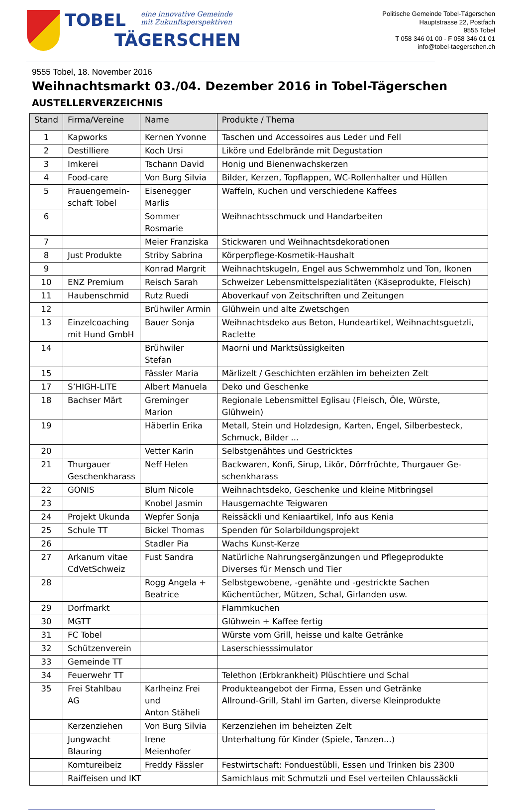TOBEL eine innovative Gemeinde
mit Zukunftsperspektiven
TÄGERSCHEN
Politische Gemeinde Tobel-Tägerschen
Hauptstrasse 22, Postfach
9555 Tobel
T 058 346 01 00 - F 058 346 01 01
info@tobel-taegerschen.ch
9555 Tobel, 18. November 2016
Weihnachtsmarkt 03./04. Dezember 2016 in Tobel-Tägerschen
AUSTELLERVERZEICHNIS
| Stand | Firma/Vereine | Name | Produkte / Thema |
| --- | --- | --- | --- |
| 1 | Kapworks | Kernen Yvonne | Taschen und Accessoires aus Leder und Fell |
| 2 | Destilliere | Koch Ursi | Liköre und Edelbrände mit Degustation |
| 3 | Imkerei | Tschann David | Honig und Bienenwachskerzen |
| 4 | Food-care | Von Burg Silvia | Bilder, Kerzen, Topflappen, WC-Rollenhalter und Hüllen |
| 5 | Frauengemein- schaft Tobel | Eisenegger Marlis | Waffeln, Kuchen und verschiedene Kaffees |
| 6 | | Sommer Rosmarie | Weihnachtsschmuck und Handarbeiten |
| 7 | | Meier Franziska | Stickwaren und Weihnachtsdekorationen |
| 8 | Just Produkte | Striby Sabrina | Körperpflege-Kosmetik-Haushalt |
| 9 | | Konrad Margrit | Weihnachtskugeln, Engel aus Schwemmholz und Ton, Ikonen |
| 10 | ENZ Premium | Reisch Sarah | Schweizer Lebensmittelspezialitäten (Käseprodukte, Fleisch) |
| 11 | Haubenschmid | Rutz Ruedi | Aboverkauf von Zeitschriften und Zeitungen |
| 12 | | Brühwiler Armin | Glühwein und alte Zwetschgen |
| 13 | Einzelcoaching mit Hund GmbH | Bauer Sonja | Weihnachtsdeko aus Beton, Hundeartikel, Weihnachtsguetzli, Raclette |
| 14 | | Brühwiler Stefan | Maorni und Marktsüssigkeiten |
| 15 | | Fässler Maria | Märlizelt / Geschichten erzählen im beheizten Zelt |
| 17 | S’HIGH-LITE | Albert Manuela | Deko und Geschenke |
| 18 | Bachser Märt | Greminger Marion | Regionale Lebensmittel Eglisau (Fleisch, Öle, Würste, Glühwein) |
| 19 | | Häberlin Erika | Metall, Stein und Holzdesign, Karten, Engel, Silberbesteck, Schmuck, Bilder ... |
| 20 | | Vetter Karin | Selbstgenähtes und Gestricktes |
| 21 | Thurgauer Geschenkharass | Neff Helen | Backwaren, Konfi, Sirup, Likör, Dörrfrüchte, Thurgauer Ge- schenkharass |
| 22 | GONIS | Blum Nicole | Weihnachtsdeko, Geschenke und kleine Mitbringsel |
| 23 | | Knobel Jasmin | Hausgemachte Teigwaren |
| 24 | Projekt Ukunda | Wepfer Sonja | Reissäckli und Keniaartikel, Info aus Kenia |
| 25 | Schule TT | Bickel Thomas | Spenden für Solarbildungsprojekt |
| 26 | | Stadler Pia | Wachs Kunst-Kerze |
| 27 | Arkanum vitae CdVetSchweiz | Fust Sandra | Natürliche Nahrungsergänzungen und Pflegeprodukte Diverses für Mensch und Tier |
| 28 | | Rogg Angela + Beatrice | Selbstgewobene, -genähte und -gestrickte Sachen Küchentücher, Mützen, Schal, Girlanden usw. |
| 29 | Dorfmarkt | | Flammkuchen |
| 30 | MGTT | | Glühwein + Kaffee fertig |
| 31 | FC Tobel | | Würste vom Grill, heisse und kalte Getränke |
| 32 | Schützenverein | | Laserschiesssimulator |
| 33 | Gemeinde TT | | |
| 34 | Feuerwehr TT | | Telethon (Erbkrankheit) Plüschtiere und Schal |
| 35 | Frei Stahlbau AG | Karlheinz Frei und Anton Stäheli | Produkteangebot der Firma, Essen und Getränke Allround-Grill, Stahl im Garten, diverse Kleinprodukte |
| | Kerzenziehen | Von Burg Silvia | Kerzenziehen im beheizten Zelt |
| | Jungwacht Blauring | Irene Meienhofer | Unterhaltung für Kinder (Spiele, Tanzen...) |
| | Komtureibeiz | Freddy Fässler | Festwirtschaft: Fonduestübli, Essen und Trinken bis 2300 |
| | Raiffeisen und IKT | | Samichlaus mit Schmutzli und Esel verteilen Chlaussäckli |